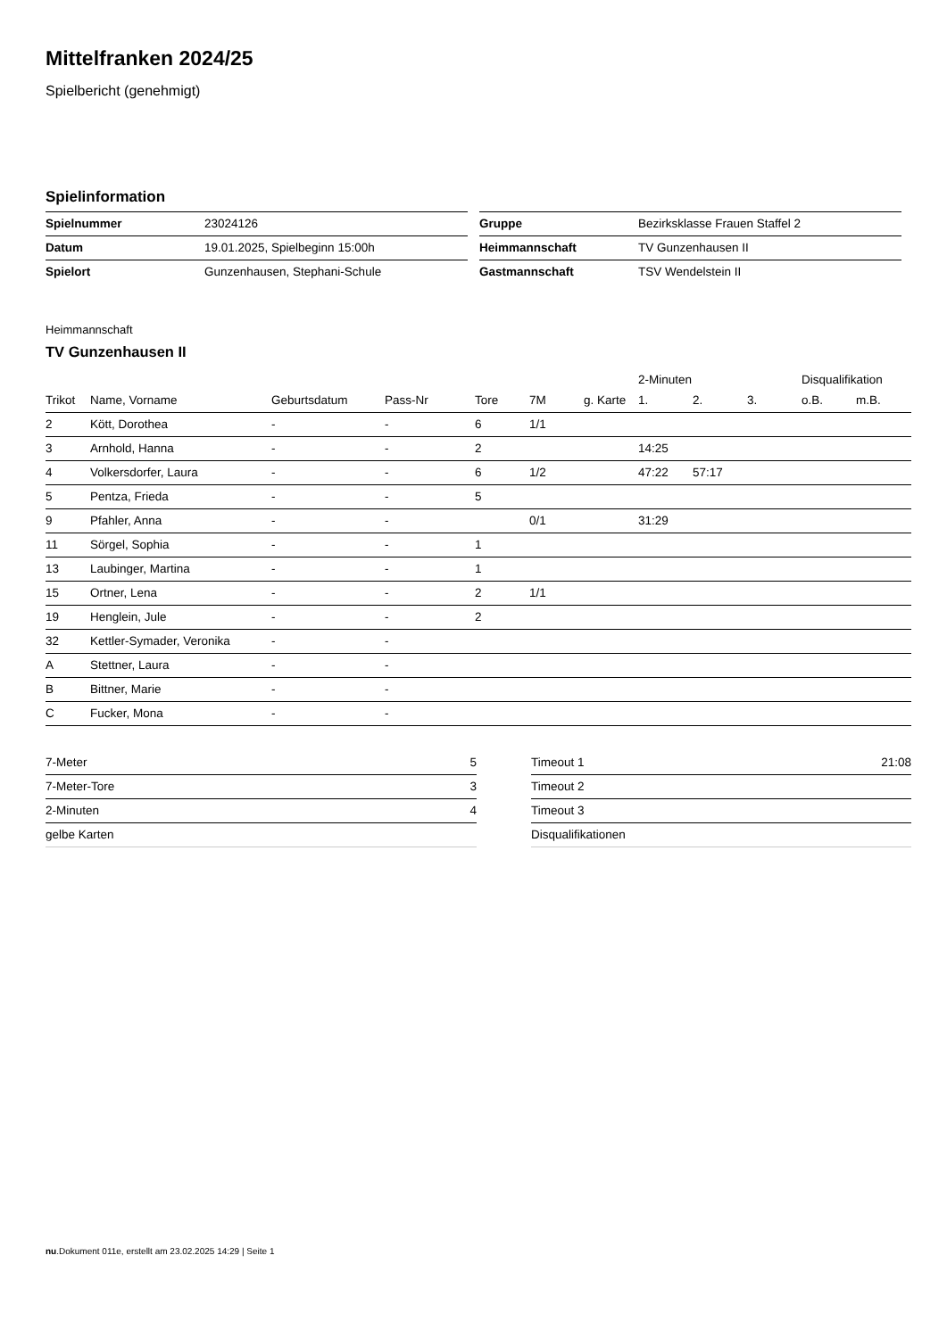Mittelfranken 2024/25
Spielbericht (genehmigt)
Spielinformation
| Spielnummer | 23024126 |
| Datum | 19.01.2025, Spielbeginn 15:00h |
| Spielort | Gunzenhausen, Stephani-Schule |
| Gruppe | Bezirksklasse Frauen Staffel 2 |
| Heimmannschaft | TV Gunzenhausen II |
| Gastmannschaft | TSV Wendelstein II |
Heimmannschaft
TV Gunzenhausen II
| | | | | | | | 2-Minuten | | | Disqualifikation | |
| --- | --- | --- | --- | --- | --- | --- | --- | --- | --- | --- | --- |
| Trikot | Name, Vorname | Geburtsdatum | Pass-Nr | Tore | 7M | g. Karte | 1. | 2. | 3. | o.B. | m.B. |
| 2 | Kött, Dorothea | - | - | 6 | 1/1 | | | | | | |
| 3 | Arnhold, Hanna | - | - | 2 | | | 14:25 | | | | |
| 4 | Volkersdorfer, Laura | - | - | 6 | 1/2 | | 47:22 | 57:17 | | | |
| 5 | Pentza, Frieda | - | - | 5 | | | | | | | |
| 9 | Pfahler, Anna | - | - | | 0/1 | | 31:29 | | | | |
| 11 | Sörgel, Sophia | - | - | 1 | | | | | | | |
| 13 | Laubinger, Martina | - | - | 1 | | | | | | | |
| 15 | Ortner, Lena | - | - | 2 | 1/1 | | | | | | |
| 19 | Henglein, Jule | - | - | 2 | | | | | | | |
| 32 | Kettler-Symader, Veronika | - | - | | | | | | | | |
| A | Stettner, Laura | - | - | | | | | | | | |
| B | Bittner, Marie | - | - | | | | | | | | |
| C | Fucker, Mona | - | - | | | | | | | | |
| 7-Meter | 5 |
| 7-Meter-Tore | 3 |
| 2-Minuten | 4 |
| gelbe Karten | |
| Timeout 1 | 21:08 |
| Timeout 2 | |
| Timeout 3 | |
| Disqualifikationen | |
nu.Dokument 011e, erstellt am 23.02.2025 14:29 | Seite 1